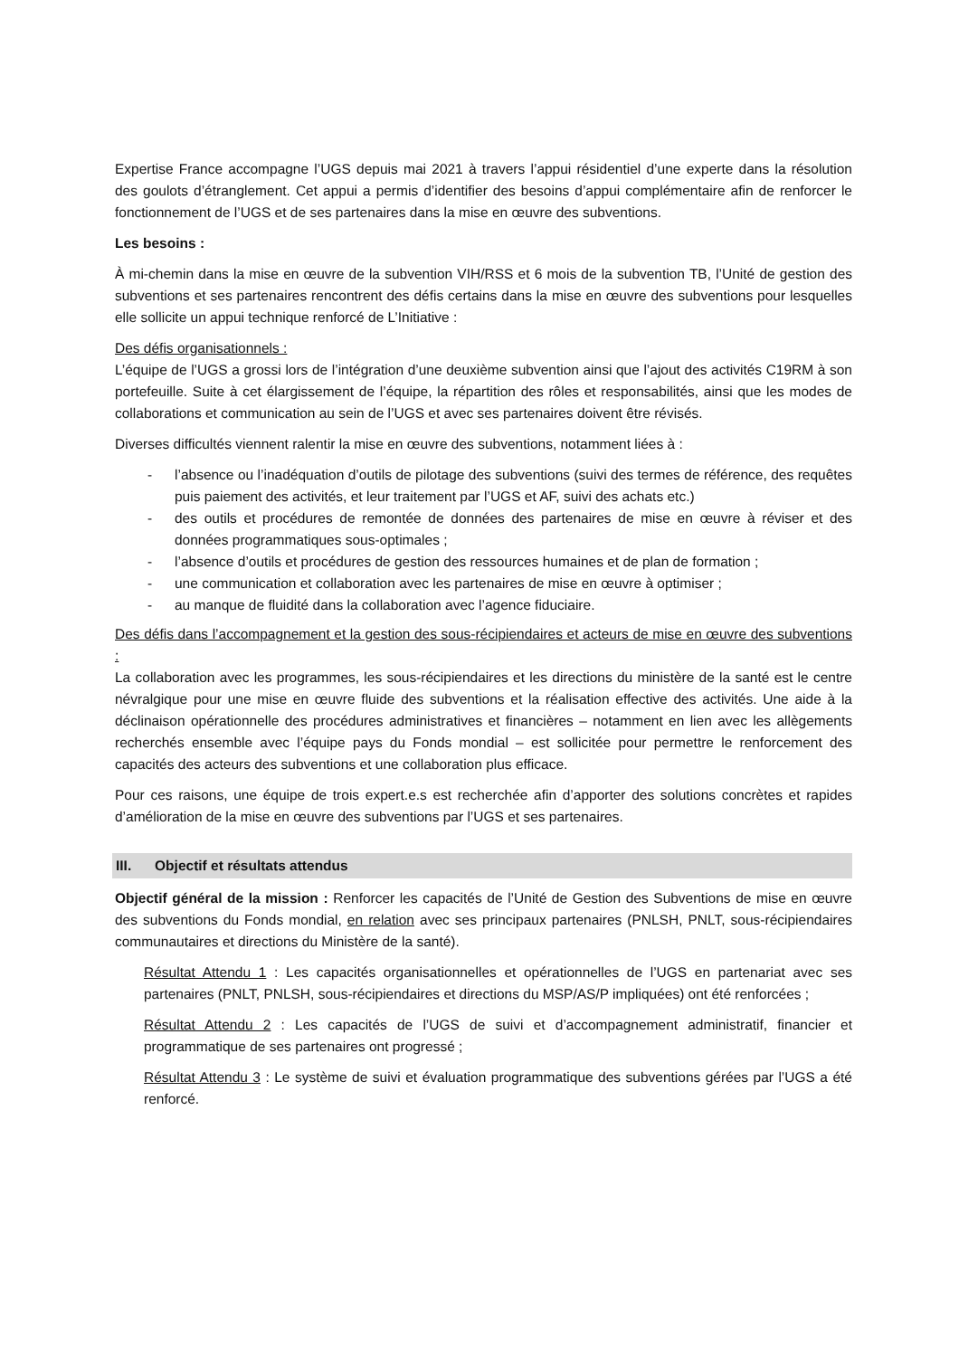Expertise France accompagne l’UGS depuis mai 2021 à travers l’appui résidentiel d’une experte dans la résolution des goulots d’étranglement. Cet appui a permis d’identifier des besoins d’appui complémentaire afin de renforcer le fonctionnement de l’UGS et de ses partenaires dans la mise en œuvre des subventions.
Les besoins :
À mi-chemin dans la mise en œuvre de la subvention VIH/RSS et 6 mois de la subvention TB, l’Unité de gestion des subventions et ses partenaires rencontrent des défis certains dans la mise en œuvre des subventions pour lesquelles elle sollicite un appui technique renforcé de L’Initiative :
Des défis organisationnels :
L’équipe de l’UGS a grossi lors de l’intégration d’une deuxième subvention ainsi que l’ajout des activités C19RM à son portefeuille. Suite à cet élargissement de l’équipe, la répartition des rôles et responsabilités, ainsi que les modes de collaborations et communication au sein de l’UGS et avec ses partenaires doivent être révisés.
Diverses difficultés viennent ralentir la mise en œuvre des subventions, notamment liées à :
- l’absence ou l’inadéquation d’outils de pilotage des subventions (suivi des termes de référence, des requêtes puis paiement des activités, et leur traitement par l’UGS et AF, suivi des achats etc.)
- des outils et procédures de remontée de données des partenaires de mise en œuvre à réviser et des données programmatiques sous-optimales ;
- l’absence d’outils et procédures de gestion des ressources humaines et de plan de formation ;
- une communication et collaboration avec les partenaires de mise en œuvre à optimiser ;
- au manque de fluidité dans la collaboration avec l’agence fiduciaire.
Des défis dans l’accompagnement et la gestion des sous-récipiendaires et acteurs de mise en œuvre des subventions :
La collaboration avec les programmes, les sous-récipiendaires et les directions du ministère de la santé est le centre névralgique pour une mise en œuvre fluide des subventions et la réalisation effective des activités. Une aide à la déclinaison opérationnelle des procédures administratives et financières – notamment en lien avec les allègements recherchés ensemble avec l’équipe pays du Fonds mondial – est sollicitée pour permettre le renforcement des capacités des acteurs des subventions et une collaboration plus efficace.
Pour ces raisons, une équipe de trois expert.e.s est recherchée afin d’apporter des solutions concrètes et rapides d’amélioration de la mise en œuvre des subventions par l’UGS et ses partenaires.
III. Objectif et résultats attendus
Objectif général de la mission : Renforcer les capacités de l’Unité de Gestion des Subventions de mise en œuvre des subventions du Fonds mondial, en relation avec ses principaux partenaires (PNLSH, PNLT, sous-récipiendaires communautaires et directions du Ministère de la santé).
Résultat Attendu 1 : Les capacités organisationnelles et opérationnelles de l’UGS en partenariat avec ses partenaires (PNLT, PNLSH, sous-récipiendaires et directions du MSP/AS/P impliquées) ont été renforcées ;
Résultat Attendu 2 : Les capacités de l’UGS de suivi et d’accompagnement administratif, financier et programmatique de ses partenaires ont progressé ;
Résultat Attendu 3 : Le système de suivi et évaluation programmatique des subventions gérées par l’UGS a été renforcé.